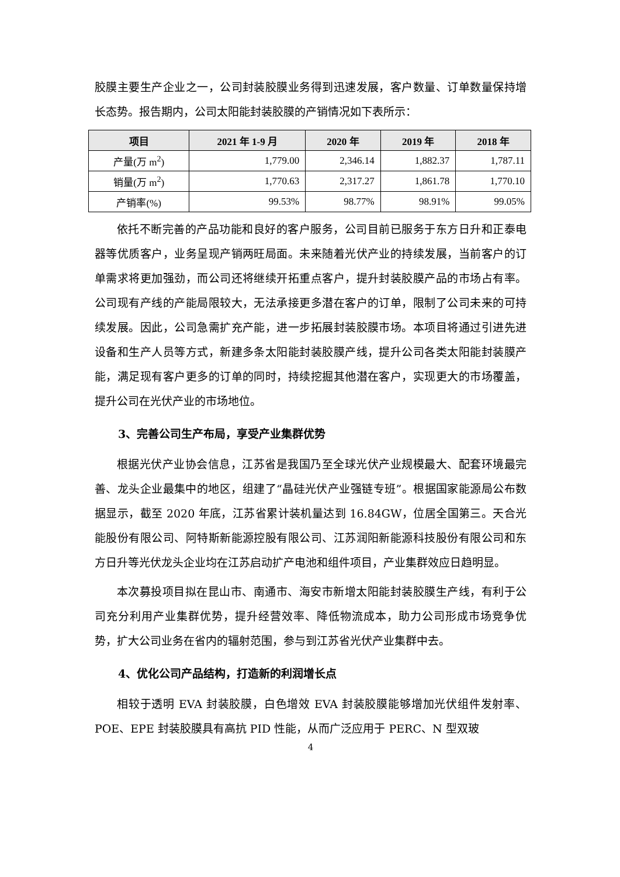胶膜主要生产企业之一，公司封装胶膜业务得到迅速发展，客户数量、订单数量保持增长态势。报告期内，公司太阳能封装胶膜的产销情况如下表所示：
| 项目 | 2021 年 1-9 月 | 2020 年 | 2019 年 | 2018 年 |
| --- | --- | --- | --- | --- |
| 产量(万 m<sup>2</sup>) | 1,779.00 | 2,346.14 | 1,882.37 | 1,787.11 |
| 销量(万 m<sup>2</sup>) | 1,770.63 | 2,317.27 | 1,861.78 | 1,770.10 |
| 产销率(%) | 99.53% | 98.77% | 98.91% | 99.05% |
依托不断完善的产品功能和良好的客户服务，公司目前已服务于东方日升和正泰电器等优质客户，业务呈现产销两旺局面。未来随着光伏产业的持续发展，当前客户的订单需求将更加强劲，而公司还将继续开拓重点客户，提升封装胶膜产品的市场占有率。公司现有产线的产能局限较大，无法承接更多潜在客户的订单，限制了公司未来的可持续发展。因此，公司急需扩充产能，进一步拓展封装胶膜市场。本项目将通过引进先进设备和生产人员等方式，新建多条太阳能封装胶膜产线，提升公司各类太阳能封装膜产能，满足现有客户更多的订单的同时，持续挖掘其他潜在客户，实现更大的市场覆盖，提升公司在光伏产业的市场地位。
3、完善公司生产布局，享受产业集群优势
根据光伏产业协会信息，江苏省是我国乃至全球光伏产业规模最大、配套环境最完善、龙头企业最集中的地区，组建了“晶硅光伏产业强链专班”。根据国家能源局公布数据显示，截至 2020 年底，江苏省累计装机量达到 16.84GW，位居全国第三。天合光能股份有限公司、阿特斯新能源控股有限公司、江苏润阳新能源科技股份有限公司和东方日升等光伏龙头企业均在江苏启动扩产电池和组件项目，产业集群效应日趋明显。
本次募投项目拟在昆山市、南通市、海安市新增太阳能封装胶膜生产线，有利于公司充分利用产业集群优势，提升经营效率、降低物流成本，助力公司形成市场竞争优势，扩大公司业务在省内的辐射范围，参与到江苏省光伏产业集群中去。
4、优化公司产品结构，打造新的利润增长点
相较于透明 EVA 封装胶膜，白色增效 EVA 封装胶膜能够增加光伏组件发射率、POE、EPE 封装胶膜具有高抗 PID 性能，从而广泛应用于 PERC、N 型双玻
4